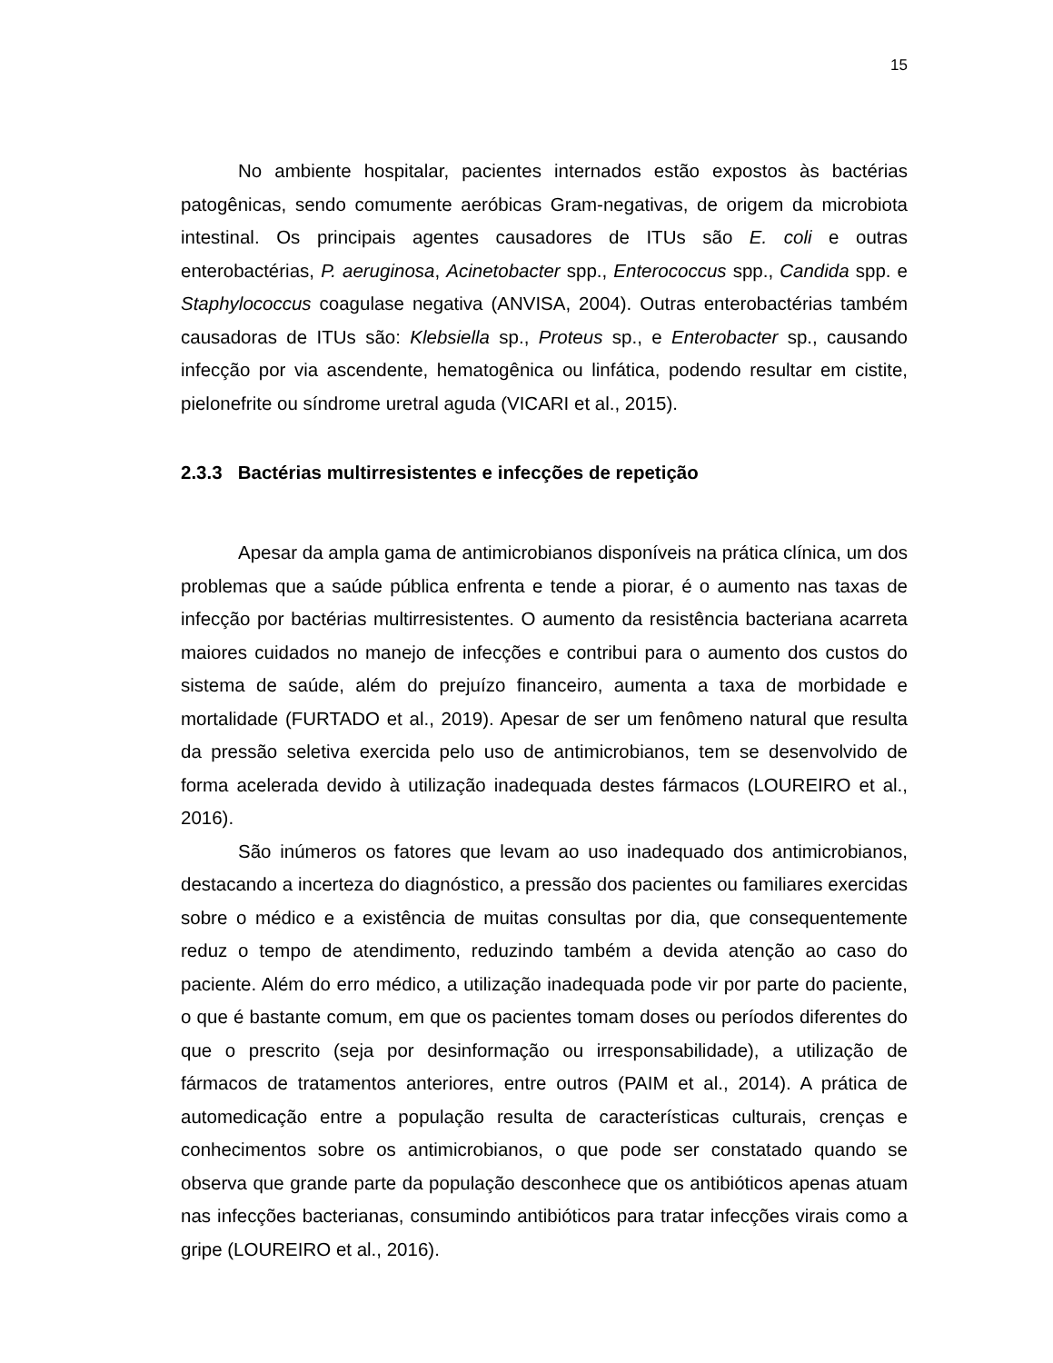15
No ambiente hospitalar, pacientes internados estão expostos às bactérias patogênicas, sendo comumente aeróbicas Gram-negativas, de origem da microbiota intestinal. Os principais agentes causadores de ITUs são E. coli e outras enterobactérias, P. aeruginosa, Acinetobacter spp., Enterococcus spp., Candida spp. e Staphylococcus coagulase negativa (ANVISA, 2004). Outras enterobactérias também causadoras de ITUs são: Klebsiella sp., Proteus sp., e Enterobacter sp., causando infecção por via ascendente, hematogênica ou linfática, podendo resultar em cistite, pielonefrite ou síndrome uretral aguda (VICARI et al., 2015).
2.3.3 Bactérias multirresistentes e infecções de repetição
Apesar da ampla gama de antimicrobianos disponíveis na prática clínica, um dos problemas que a saúde pública enfrenta e tende a piorar, é o aumento nas taxas de infecção por bactérias multirresistentes. O aumento da resistência bacteriana acarreta maiores cuidados no manejo de infecções e contribui para o aumento dos custos do sistema de saúde, além do prejuízo financeiro, aumenta a taxa de morbidade e mortalidade (FURTADO et al., 2019). Apesar de ser um fenômeno natural que resulta da pressão seletiva exercida pelo uso de antimicrobianos, tem se desenvolvido de forma acelerada devido à utilização inadequada destes fármacos (LOUREIRO et al., 2016).
São inúmeros os fatores que levam ao uso inadequado dos antimicrobianos, destacando a incerteza do diagnóstico, a pressão dos pacientes ou familiares exercidas sobre o médico e a existência de muitas consultas por dia, que consequentemente reduz o tempo de atendimento, reduzindo também a devida atenção ao caso do paciente. Além do erro médico, a utilização inadequada pode vir por parte do paciente, o que é bastante comum, em que os pacientes tomam doses ou períodos diferentes do que o prescrito (seja por desinformação ou irresponsabilidade), a utilização de fármacos de tratamentos anteriores, entre outros (PAIM et al., 2014). A prática de automedicação entre a população resulta de características culturais, crenças e conhecimentos sobre os antimicrobianos, o que pode ser constatado quando se observa que grande parte da população desconhece que os antibióticos apenas atuam nas infecções bacterianas, consumindo antibióticos para tratar infecções virais como a gripe (LOUREIRO et al., 2016).